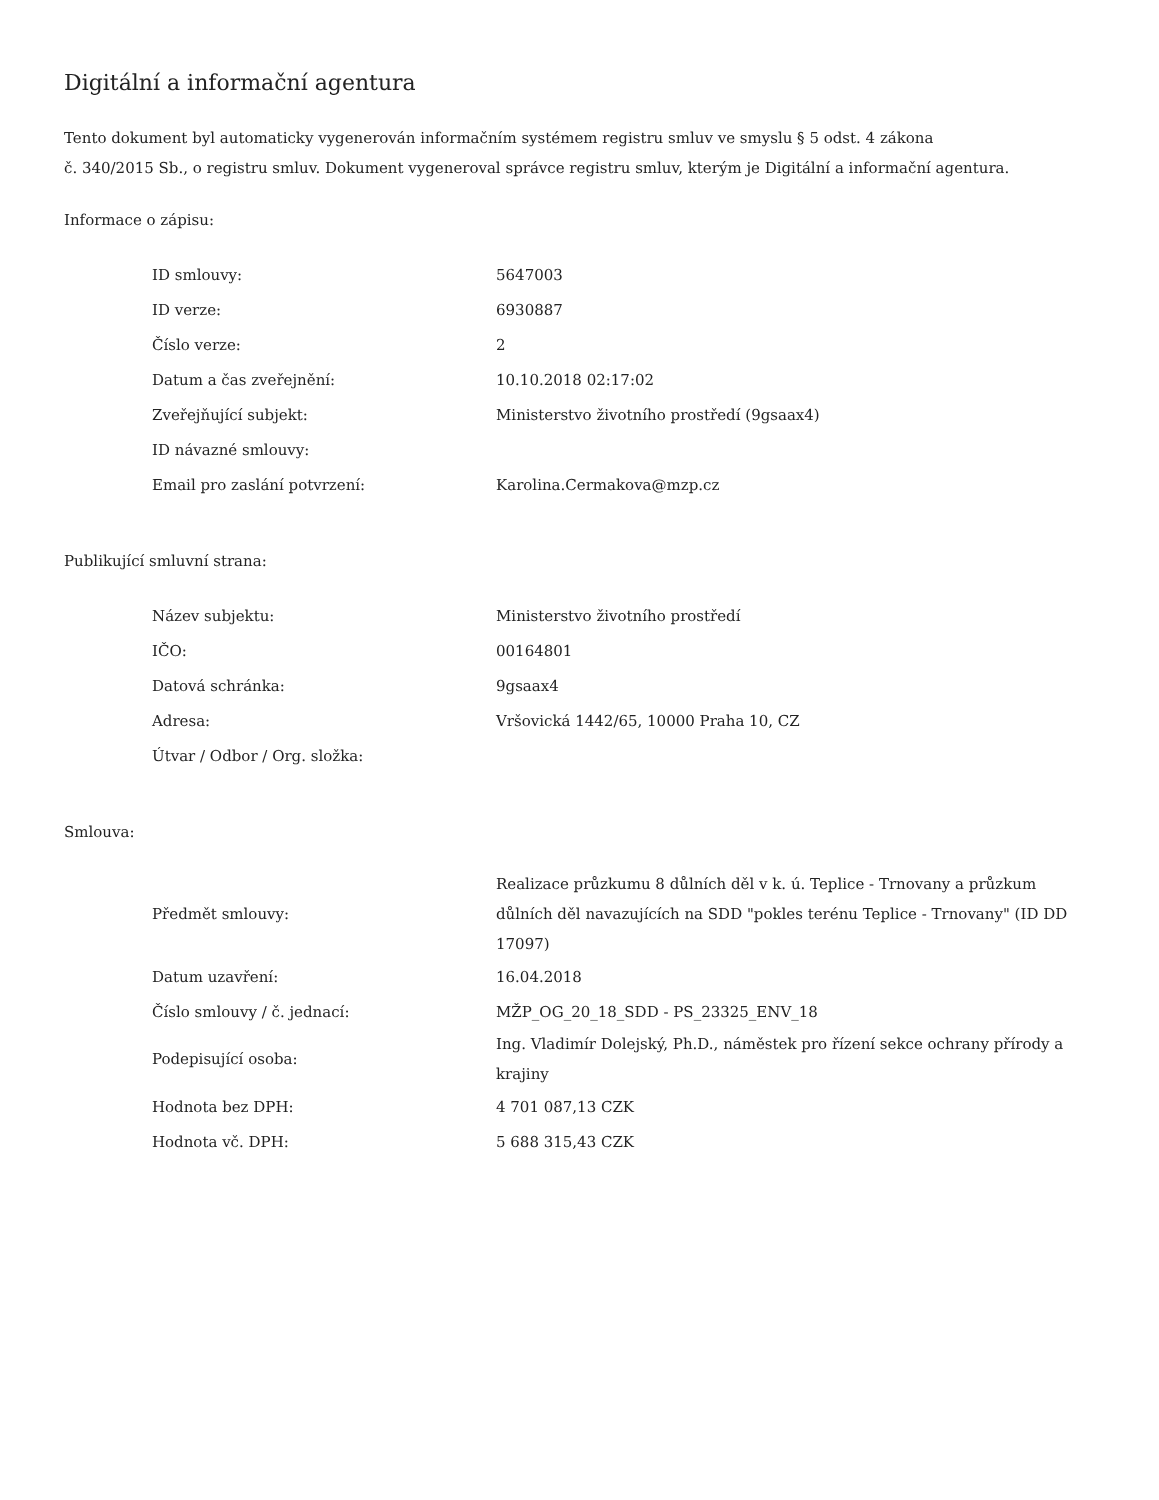Digitální a informační agentura
Tento dokument byl automaticky vygenerován informačním systémem registru smluv ve smyslu § 5 odst. 4 zákona
č. 340/2015 Sb., o registru smluv. Dokument vygeneroval správce registru smluv, kterým je Digitální a informační agentura.
Informace o zápisu:
| ID smlouvy: | 5647003 |
| ID verze: | 6930887 |
| Číslo verze: | 2 |
| Datum a čas zveřejnění: | 10.10.2018 02:17:02 |
| Zveřejňující subjekt: | Ministerstvo životního prostředí (9gsaax4) |
| ID návazné smlouvy: | |
| Email pro zaslání potvrzení: | Karolina.Cermakova@mzp.cz |
Publikující smluvní strana:
| Název subjektu: | Ministerstvo životního prostředí |
| IČO: | 00164801 |
| Datová schránka: | 9gsaax4 |
| Adresa: | Vršovická 1442/65, 10000 Praha 10, CZ |
| Útvar / Odbor / Org. složka: | |
Smlouva:
| Předmět smlouvy: | Realizace průzkumu 8 důlních děl v k. ú. Teplice - Trnovany a průzkum důlních děl navazujících na SDD "pokles terénu Teplice - Trnovany" (ID DD 17097) |
| Datum uzavření: | 16.04.2018 |
| Číslo smlouvy / č. jednací: | MŽP_OG_20_18_SDD - PS_23325_ENV_18 |
| Podepisující osoba: | Ing. Vladimír Dolejský, Ph.D., náměstek pro řízení sekce ochrany přírody a krajiny |
| Hodnota bez DPH: | 4 701 087,13 CZK |
| Hodnota vč. DPH: | 5 688 315,43 CZK |